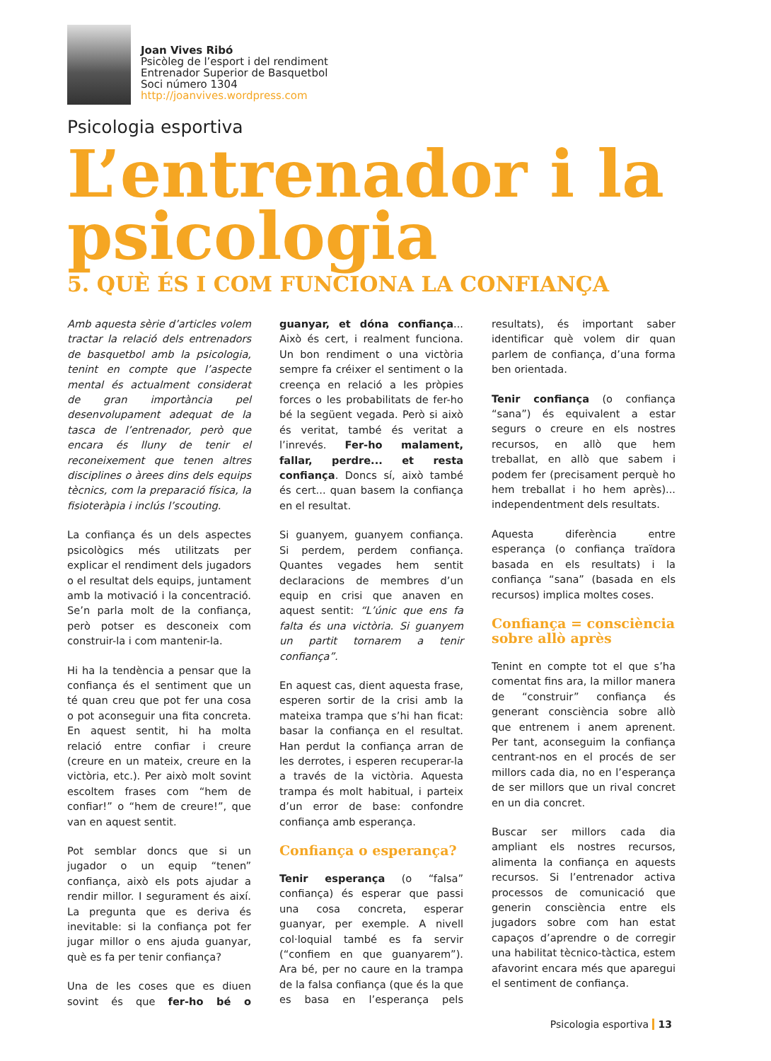Joan Vives Ribó
Psicòleg de l’esport i del rendiment
Entrenador Superior de Basquetbol
Soci número 1304
http://joanvives.wordpress.com
Psicologia esportiva
L’entrenador i la psicologia
5. QUÈ ÉS I COM FUNCIONA LA CONFIANÇA
Amb aquesta sèrie d’articles volem tractar la relació dels entrenadors de basquetbol amb la psicologia, tenint en compte que l’aspecte mental és actualment considerat de gran importància pel desenvolupament adequat de la tasca de l’entrenador, però que encara és lluny de tenir el reconeixement que tenen altres disciplines o àrees dins dels equips tècnics, com la preparació física, la fisioteràpia i inclús l’scouting.
La confiança és un dels aspectes psicològics més utilitzats per explicar el rendiment dels jugadors o el resultat dels equips, juntament amb la motivació i la concentració. Se’n parla molt de la confiança, però potser es desconeix com construir-la i com mantenir-la.
Hi ha la tendència a pensar que la confiança és el sentiment que un té quan creu que pot fer una cosa o pot aconseguir una fita concreta. En aquest sentit, hi ha molta relació entre confiar i creure (creure en un mateix, creure en la victòria, etc.). Per això molt sovint escoltem frases com “hem de confiar!” o “hem de creure!”, que van en aquest sentit.
Pot semblar doncs que si un jugador o un equip “tenen” confiança, això els pots ajudar a rendir millor. I segurament és així. La pregunta que es deriva és inevitable: si la confiança pot fer jugar millor o ens ajuda guanyar, què es fa per tenir confiança?
Una de les coses que es diuen sovint és que fer-ho bé o guanyar, et dóna confiança... Això és cert, i realment funciona. Un bon rendiment o una victòria sempre fa créixer el sentiment o la creença en relació a les pròpies forces o les probabilitats de fer-ho bé la següent vegada. Però si això és veritat, també és veritat a l’inrevés. Fer-ho malament, fallar, perdre... et resta confiança. Doncs sí, això també és cert... quan basem la confiança en el resultat.
Si guanyem, guanyem confiança. Si perdem, perdem confiança. Quantes vegades hem sentit declaracions de membres d’un equip en crisi que anaven en aquest sentit: “L’únic que ens fa falta és una victòria. Si guanyem un partit tornarem a tenir confiança”.
En aquest cas, dient aquesta frase, esperen sortir de la crisi amb la mateixa trampa que s’hi han ficat: basar la confiança en el resultat. Han perdut la confiança arran de les derrotes, i esperen recuperar-la a través de la victòria. Aquesta trampa és molt habitual, i parteix d’un error de base: confondre confiança amb esperança.
Confiança o esperança?
Tenir esperança (o “falsa” confiança) és esperar que passi una cosa concreta, esperar guanyar, per exemple. A nivell col·loquial també es fa servir (“confiem en que guanyarem”). Ara bé, per no caure en la trampa de la falsa confiança (que és la que es basa en l’esperança pels resultats), és important saber identificar què volem dir quan parlem de confiança, d’una forma ben orientada.
Tenir confiança (o confiança “sana”) és equivalent a estar segurs o creure en els nostres recursos, en allò que hem treballat, en allò que sabem i podem fer (precisament perquè ho hem treballat i ho hem après)... independentment dels resultats.
Aquesta diferència entre esperança (o confiança traïdora basada en els resultats) i la confiança “sana” (basada en els recursos) implica moltes coses.
Confiança = consciència sobre allò après
Tenint en compte tot el que s’ha comentat fins ara, la millor manera de “construir” confiança és generant consciència sobre allò que entrenem i anem aprenent. Per tant, aconseguim la confiança centrant-nos en el procés de ser millors cada dia, no en l’esperança de ser millors que un rival concret en un dia concret.
Buscar ser millors cada dia ampliant els nostres recursos, alimenta la confiança en aquests recursos. Si l’entrenador activa processos de comunicació que generin consciència entre els jugadors sobre com han estat capaços d’aprendre o de corregir una habilitat tècnico-tàctica, estem afavorint encara més que aparegui el sentiment de confiança.
Psicologia esportiva 13